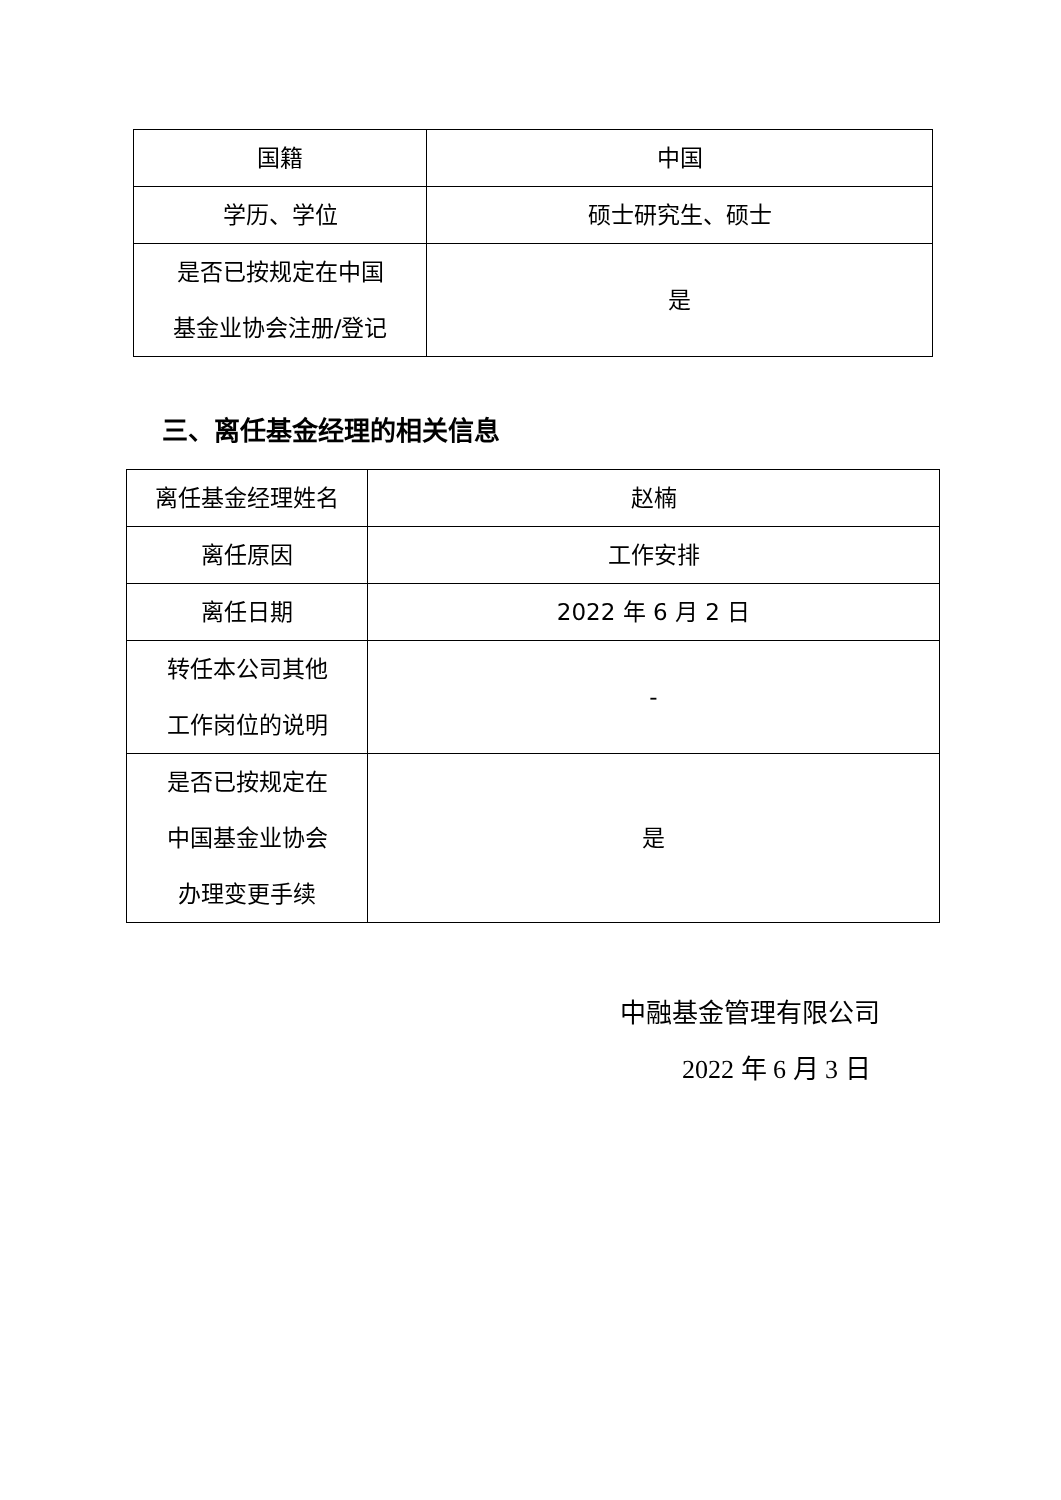| 国籍 | 中国 |
| 学历、学位 | 硕士研究生、硕士 |
| 是否已按规定在中国 基金业协会注册/登记 | 是 |
三、离任基金经理的相关信息
| 离任基金经理姓名 | 赵楠 |
| 离任原因 | 工作安排 |
| 离任日期 | 2022 年 6 月 2 日 |
| 转任本公司其他 工作岗位的说明 | - |
| 是否已按规定在 中国基金业协会 办理变更手续 | 是 |
中融基金管理有限公司
2022 年 6 月 3 日